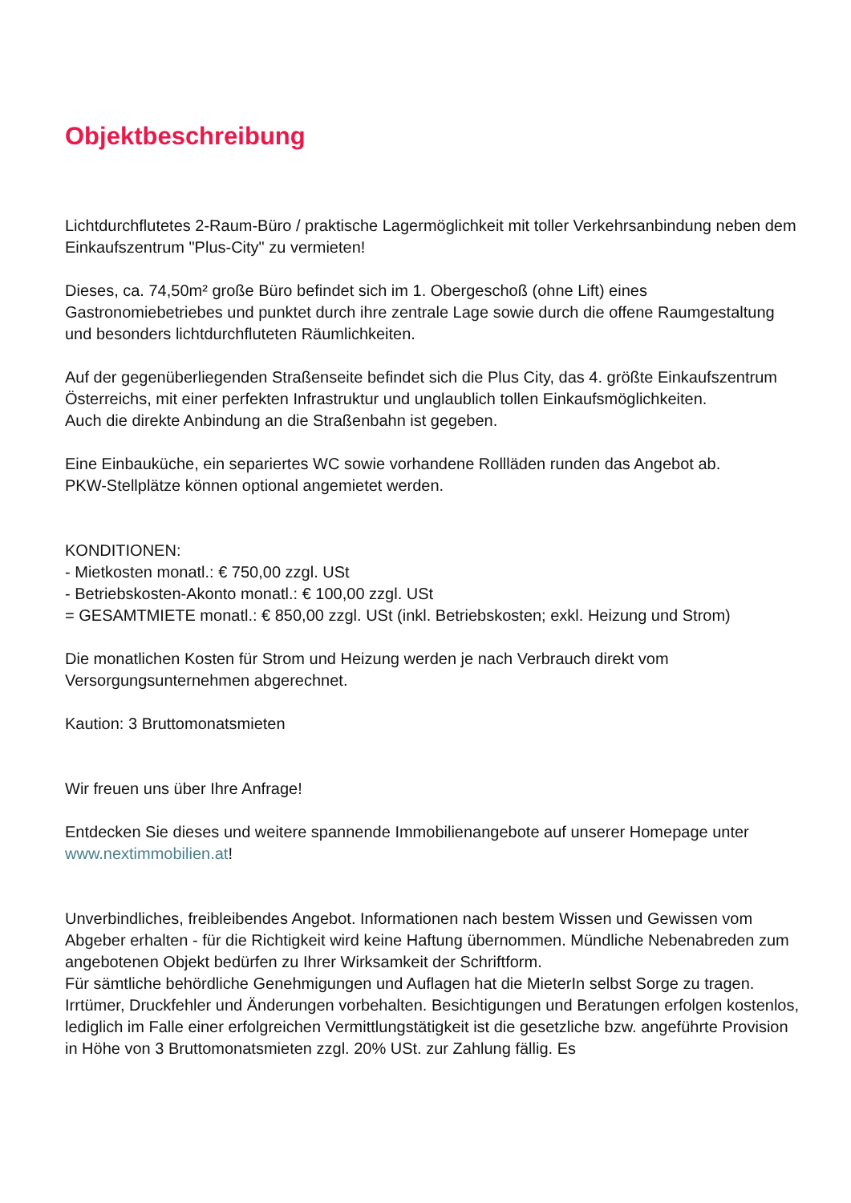Objektbeschreibung
Lichtdurchflutetes 2-Raum-Büro / praktische Lagermöglichkeit mit toller Verkehrsanbindung neben dem Einkaufszentrum "Plus-City" zu vermieten!
Dieses, ca. 74,50m² große Büro befindet sich im 1. Obergeschoß (ohne Lift) eines Gastronomiebetriebes und punktet durch ihre zentrale Lage sowie durch die offene Raumgestaltung und besonders lichtdurchfluteten Räumlichkeiten.
Auf der gegenüberliegenden Straßenseite befindet sich die Plus City, das 4. größte Einkaufszentrum Österreichs, mit einer perfekten Infrastruktur und unglaublich tollen Einkaufsmöglichkeiten.
Auch die direkte Anbindung an die Straßenbahn ist gegeben.
Eine Einbauküche, ein separiertes WC sowie vorhandene Rollläden runden das Angebot ab.
PKW-Stellplätze können optional angemietet werden.
KONDITIONEN:
- Mietkosten monatl.: € 750,00 zzgl. USt
- Betriebskosten-Akonto monatl.: € 100,00 zzgl. USt
= GESAMTMIETE monatl.: € 850,00 zzgl. USt (inkl. Betriebskosten; exkl. Heizung und Strom)
Die monatlichen Kosten für Strom und Heizung werden je nach Verbrauch direkt vom Versorgungsunternehmen abgerechnet.
Kaution: 3 Bruttomonatsmieten
Wir freuen uns über Ihre Anfrage!
Entdecken Sie dieses und weitere spannende Immobilienangebote auf unserer Homepage unter www.nextimmobilien.at!
Unverbindliches, freibleibendes Angebot. Informationen nach bestem Wissen und Gewissen vom Abgeber erhalten - für die Richtigkeit wird keine Haftung übernommen. Mündliche Nebenabreden zum angebotenen Objekt bedürfen zu Ihrer Wirksamkeit der Schriftform.
Für sämtliche behördliche Genehmigungen und Auflagen hat die MieterIn selbst Sorge zu tragen.
Irrtümer, Druckfehler und Änderungen vorbehalten. Besichtigungen und Beratungen erfolgen kostenlos, lediglich im Falle einer erfolgreichen Vermittlungstätigkeit ist die gesetzliche bzw. angeführte Provision in Höhe von 3 Bruttomonatsmieten zzgl. 20% USt. zur Zahlung fällig. Es